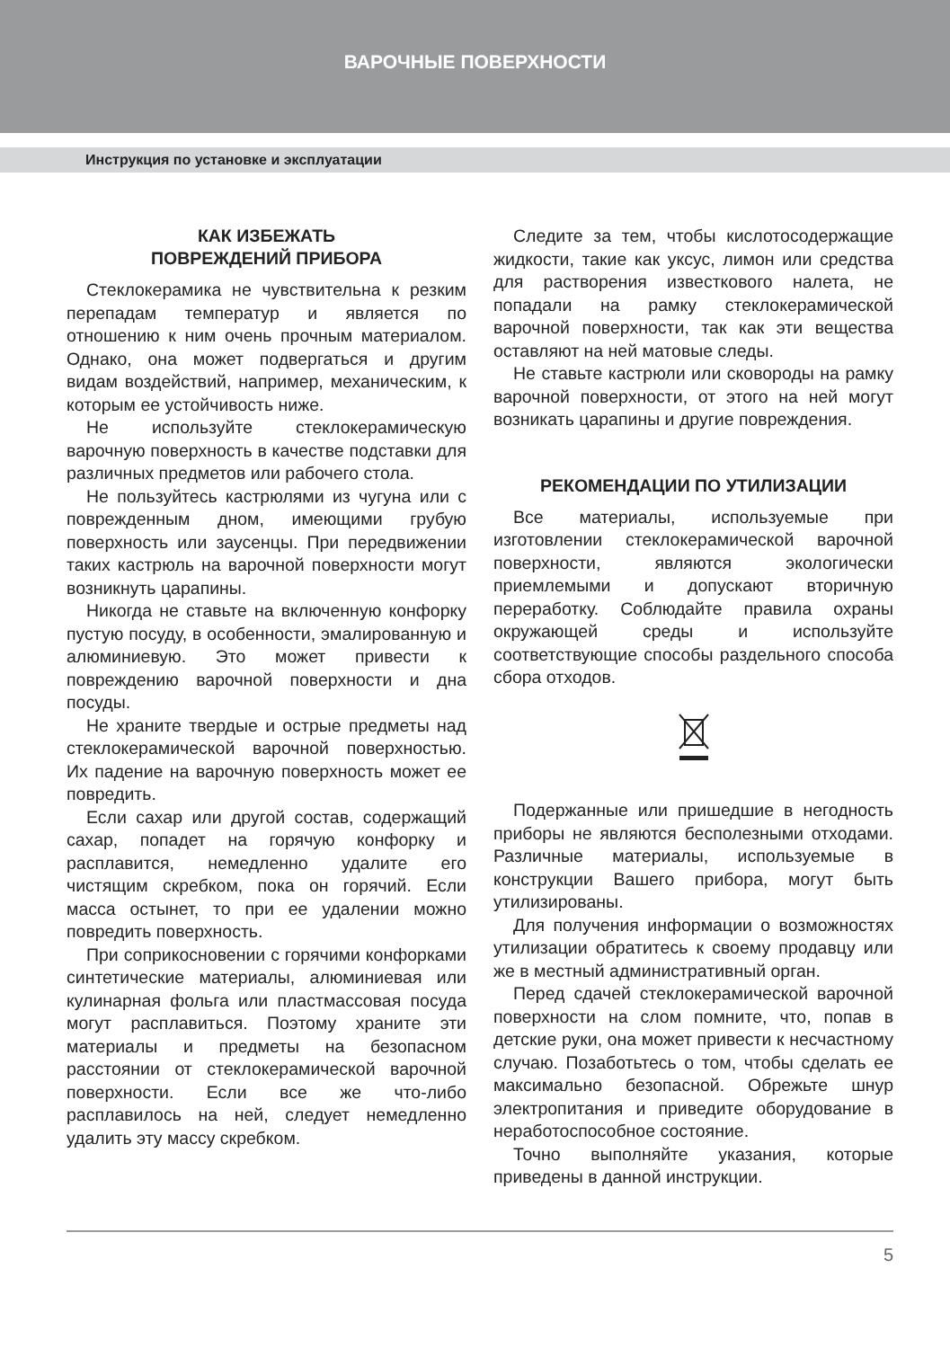ВАРОЧНЫЕ ПОВЕРХНОСТИ
Инструкция по установке и эксплуатации
КАК ИЗБЕЖАТЬ
ПОВРЕЖДЕНИЙ ПРИБОРА
Стеклокерамика не чувствительна к резким перепадам температур и является по отношению к ним очень прочным материалом. Однако, она может подвергаться и другим видам воздействий, например, механическим, к которым ее устойчивость ниже.
Не используйте стеклокерамическую варочную поверхность в качестве подставки для различных предметов или рабочего стола.
Не пользуйтесь кастрюлями из чугуна или с поврежденным дном, имеющими грубую поверхность или заусенцы. При передвижении таких кастрюль на варочной поверхности могут возникнуть царапины.
Никогда не ставьте на включенную конфорку пустую посуду, в особенности, эмалированную и алюминиевую. Это может привести к повреждению варочной поверхности и дна посуды.
Не храните твердые и острые предметы над стеклокерамической варочной поверхностью. Их падение на варочную поверхность может ее повредить.
Если сахар или другой состав, содержащий сахар, попадет на горячую конфорку и расплавится, немедленно удалите его чистящим скребком, пока он горячий. Если масса остынет, то при ее удалении можно повредить поверхность.
При соприкосновении с горячими конфорками синтетические материалы, алюминиевая или кулинарная фольга или пластмассовая посуда могут расплавиться. Поэтому храните эти материалы и предметы на безопасном расстоянии от стеклокерамической варочной поверхности. Если все же что-либо расплавилось на ней, следует немедленно удалить эту массу скребком.
Следите за тем, чтобы кислотосодержащие жидкости, такие как уксус, лимон или средства для растворения известкового налета, не попадали на рамку стеклокерамической варочной поверхности, так как эти вещества оставляют на ней матовые следы.
Не ставьте кастрюли или сковороды на рамку варочной поверхности, от этого на ней могут возникать царапины и другие повреждения.
РЕКОМЕНДАЦИИ ПО УТИЛИЗАЦИИ
Все материалы, используемые при изготовлении стеклокерамической варочной поверхности, являются экологически приемлемыми и допускают вторичную переработку. Соблюдайте правила охраны окружающей среды и используйте соответствующие способы раздельного способа сбора отходов.
Подержанные или пришедшие в негодность приборы не являются бесполезными отходами. Различные материалы, используемые в конструкции Вашего прибора, могут быть утилизированы.
Для получения информации о возможностях утилизации обратитесь к своему продавцу или же в местный административный орган.
Перед сдачей стеклокерамической варочной поверхности на слом помните, что, попав в детские руки, она может привести к несчастному случаю. Позаботьтесь о том, чтобы сделать ее максимально безопасной. Обрежьте шнур электропитания и приведите оборудование в неработоспособное состояние.
Точно выполняйте указания, которые приведены в данной инструкции.
5